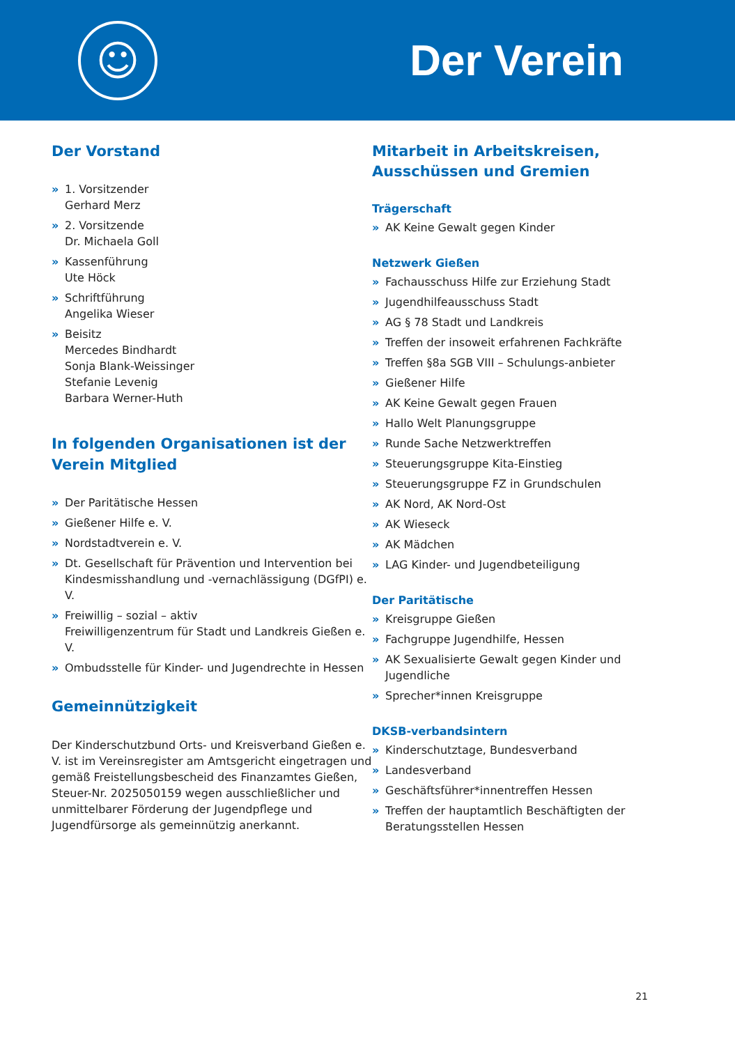☺
Der Verein
Der Vorstand
» 1. Vorsitzender
Gerhard Merz
» 2. Vorsitzende
Dr. Michaela Goll
» Kassenführung
Ute Höck
» Schriftführung
Angelika Wieser
» Beisitz
Mercedes Bindhardt
Sonja Blank-Weissinger
Stefanie Levenig
Barbara Werner-Huth
In folgenden Organisationen ist der Verein Mitglied
» Der Paritätische Hessen
» Gießener Hilfe e. V.
» Nordstadtverein e. V.
» Dt. Gesellschaft für Prävention und Intervention bei Kindesmisshandlung und -vernachlässigung (DGfPI) e. V.
» Freiwillig – sozial – aktiv
Freiwilligenzentrum für Stadt und Landkreis Gießen e. V.
» Ombudsstelle für Kinder- und Jugendrechte in Hessen
Gemeinnützigkeit
Der Kinderschutzbund Orts- und Kreisverband Gießen e. V. ist im Vereinsregister am Amtsgericht eingetragen und gemäß Freistellungsbescheid des Finanzamtes Gießen, Steuer-Nr. 2025050159 wegen ausschließlicher und unmittelbarer Förderung der Jugendpflege und Jugendfürsorge als gemeinnützig anerkannt.
Mitarbeit in Arbeitskreisen, Ausschüssen und Gremien
Trägerschaft
» AK Keine Gewalt gegen Kinder
Netzwerk Gießen
» Fachausschuss Hilfe zur Erziehung Stadt
» Jugendhilfeausschuss Stadt
» AG § 78 Stadt und Landkreis
» Treffen der insoweit erfahrenen Fachkräfte
» Treffen §8a SGB VIII – Schulungs-anbieter
» Gießener Hilfe
» AK Keine Gewalt gegen Frauen
» Hallo Welt Planungsgruppe
» Runde Sache Netzwerktreffen
» Steuerungsgruppe Kita-Einstieg
» Steuerungsgruppe FZ in Grundschulen
» AK Nord, AK Nord-Ost
» AK Wieseck
» AK Mädchen
» LAG Kinder- und Jugendbeteiligung
Der Paritätische
» Kreisgruppe Gießen
» Fachgruppe Jugendhilfe, Hessen
» AK Sexualisierte Gewalt gegen Kinder und Jugendliche
» Sprecher*innen Kreisgruppe
DKSB-verbandsintern
» Kinderschutztage, Bundesverband
» Landesverband
» Geschäftsführer*innentreffen Hessen
» Treffen der hauptamtlich Beschäftigten der Beratungsstellen Hessen
21